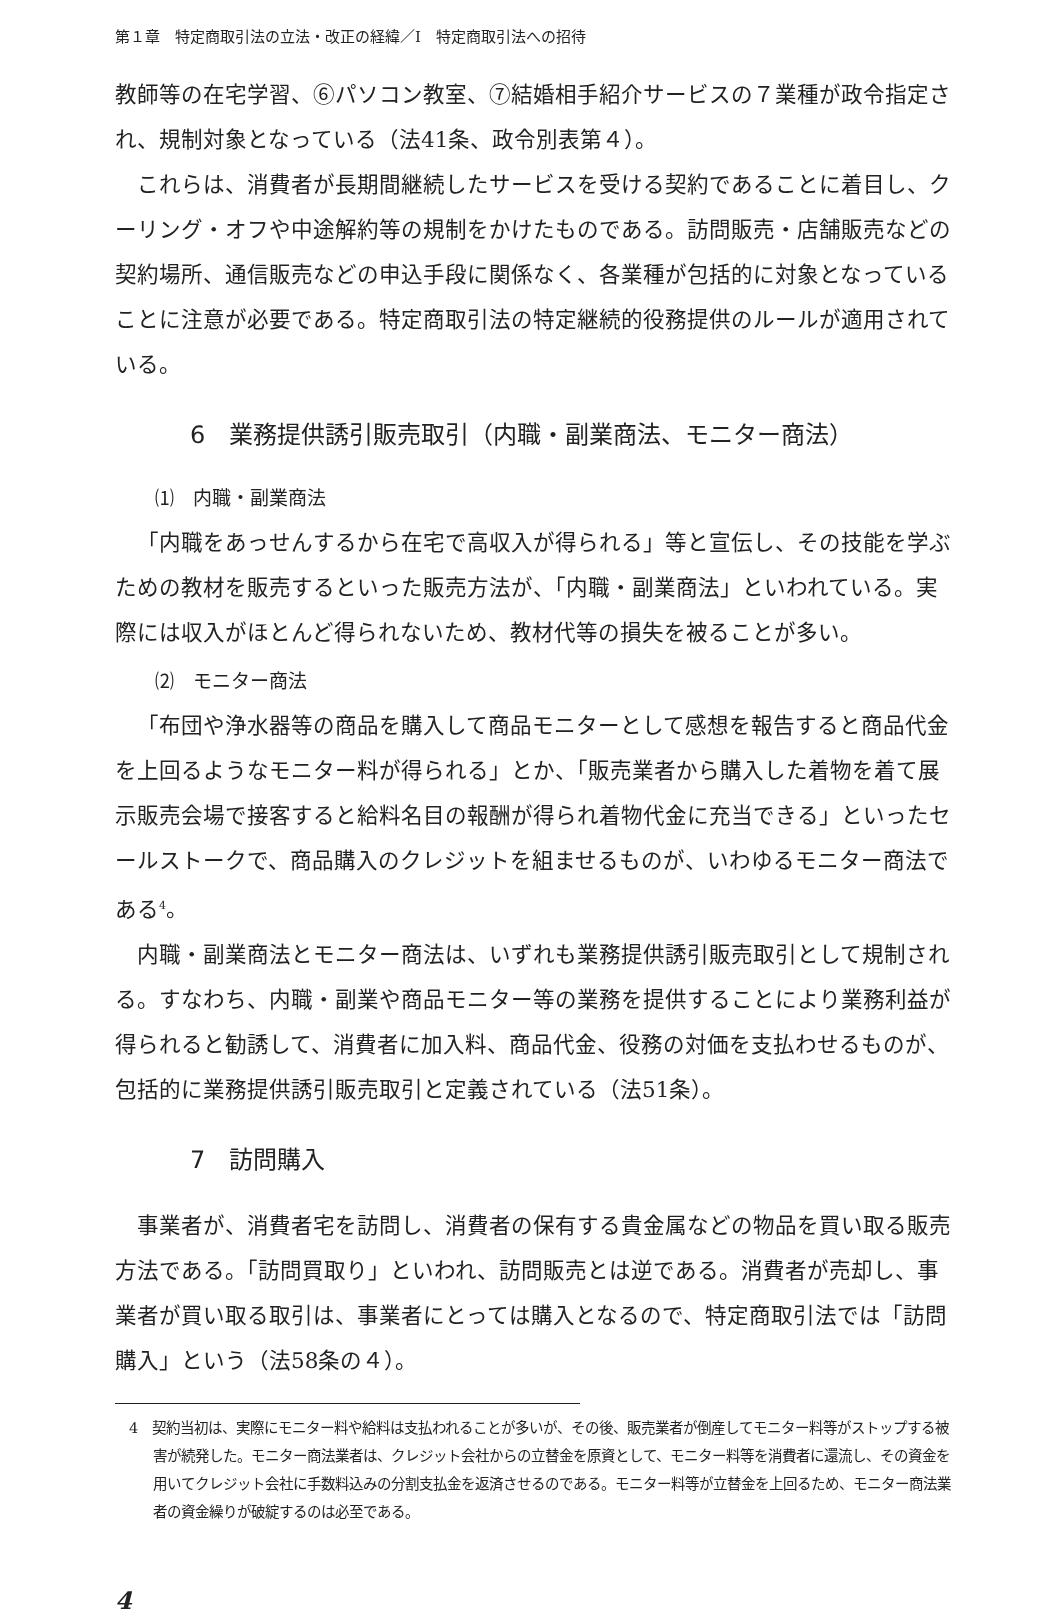第１章　特定商取引法の立法・改正の経緯／Ⅰ　特定商取引法への招待
教師等の在宅学習、⑥パソコン教室、⑦結婚相手紹介サービスの７業種が政令指定され、規制対象となっている（法41条、政令別表第４）。
これらは、消費者が長期間継続したサービスを受ける契約であることに着目し、クーリング・オフや中途解約等の規制をかけたものである。訪問販売・店舗販売などの契約場所、通信販売などの申込手段に関係なく、各業種が包括的に対象となっていることに注意が必要である。特定商取引法の特定継続的役務提供のルールが適用されている。
6　業務提供誘引販売取引（内職・副業商法、モニター商法）
⑴　内職・副業商法
「内職をあっせんするから在宅で高収入が得られる」等と宣伝し、その技能を学ぶための教材を販売するといった販売方法が、「内職・副業商法」といわれている。実際には収入がほとんど得られないため、教材代等の損失を被ることが多い。
⑵　モニター商法
「布団や浄水器等の商品を購入して商品モニターとして感想を報告すると商品代金を上回るようなモニター料が得られる」とか、「販売業者から購入した着物を着て展示販売会場で接客すると給料名目の報酬が得られ着物代金に充当できる」といったセールストークで、商品購入のクレジットを組ませるものが、いわゆるモニター商法である<sup>4</sup>。
内職・副業商法とモニター商法は、いずれも業務提供誘引販売取引として規制される。すなわち、内職・副業や商品モニター等の業務を提供することにより業務利益が得られると勧誘して、消費者に加入料、商品代金、役務の対価を支払わせるものが、包括的に業務提供誘引販売取引と定義されている（法51条）。
7　訪問購入
事業者が、消費者宅を訪問し、消費者の保有する貴金属などの物品を買い取る販売方法である。「訪問買取り」といわれ、訪問販売とは逆である。消費者が売却し、事業者が買い取る取引は、事業者にとっては購入となるので、特定商取引法では「訪問購入」という（法58条の４）。
4　契約当初は、実際にモニター料や給料は支払われることが多いが、その後、販売業者が倒産してモニター料等がストップする被害が続発した。モニター商法業者は、クレジット会社からの立替金を原資として、モニター料等を消費者に還流し、その資金を用いてクレジット会社に手数料込みの分割支払金を返済させるのである。モニター料等が立替金を上回るため、モニター商法業者の資金繰りが破綻するのは必至である。
4